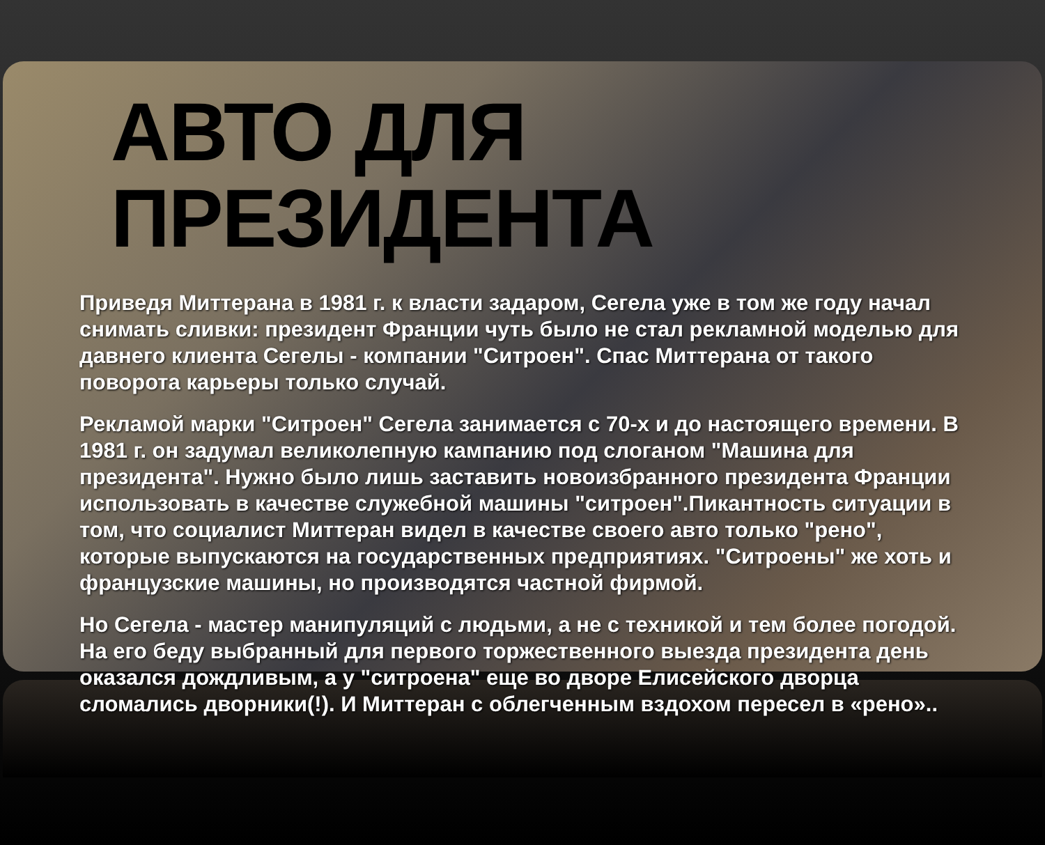АВТО ДЛЯ ПРЕЗИДЕНТА
Приведя Миттерана в 1981 г. к власти задаром, Сегела уже в том же году начал снимать сливки: президент Франции чуть было не стал рекламной моделью для давнего клиента Сегелы - компании "Ситроен". Спас Миттерана от такого поворота карьеры только случай.
Рекламой марки "Ситроен" Сегела занимается с 70-х и до настоящего времени. В 1981 г. он задумал великолепную кампанию под слоганом "Машина для президента". Нужно было лишь заставить новоизбранного президента Франции использовать в качестве служебной машины "ситроен".Пикантность ситуации в том, что социалист Миттеран видел в качестве своего авто только "рено", которые выпускаются на государственных предприятиях. "Ситроены" же хоть и французские машины, но производятся частной фирмой.
Но Сегела - мастер манипуляций с людьми, а не с техникой и тем более погодой. На его беду выбранный для первого торжественного выезда президента день оказался дождливым, а у "ситроена" еще во дворе Елисейского дворца сломались дворники(!). И Миттеран с облегченным вздохом пересел в «рено»..